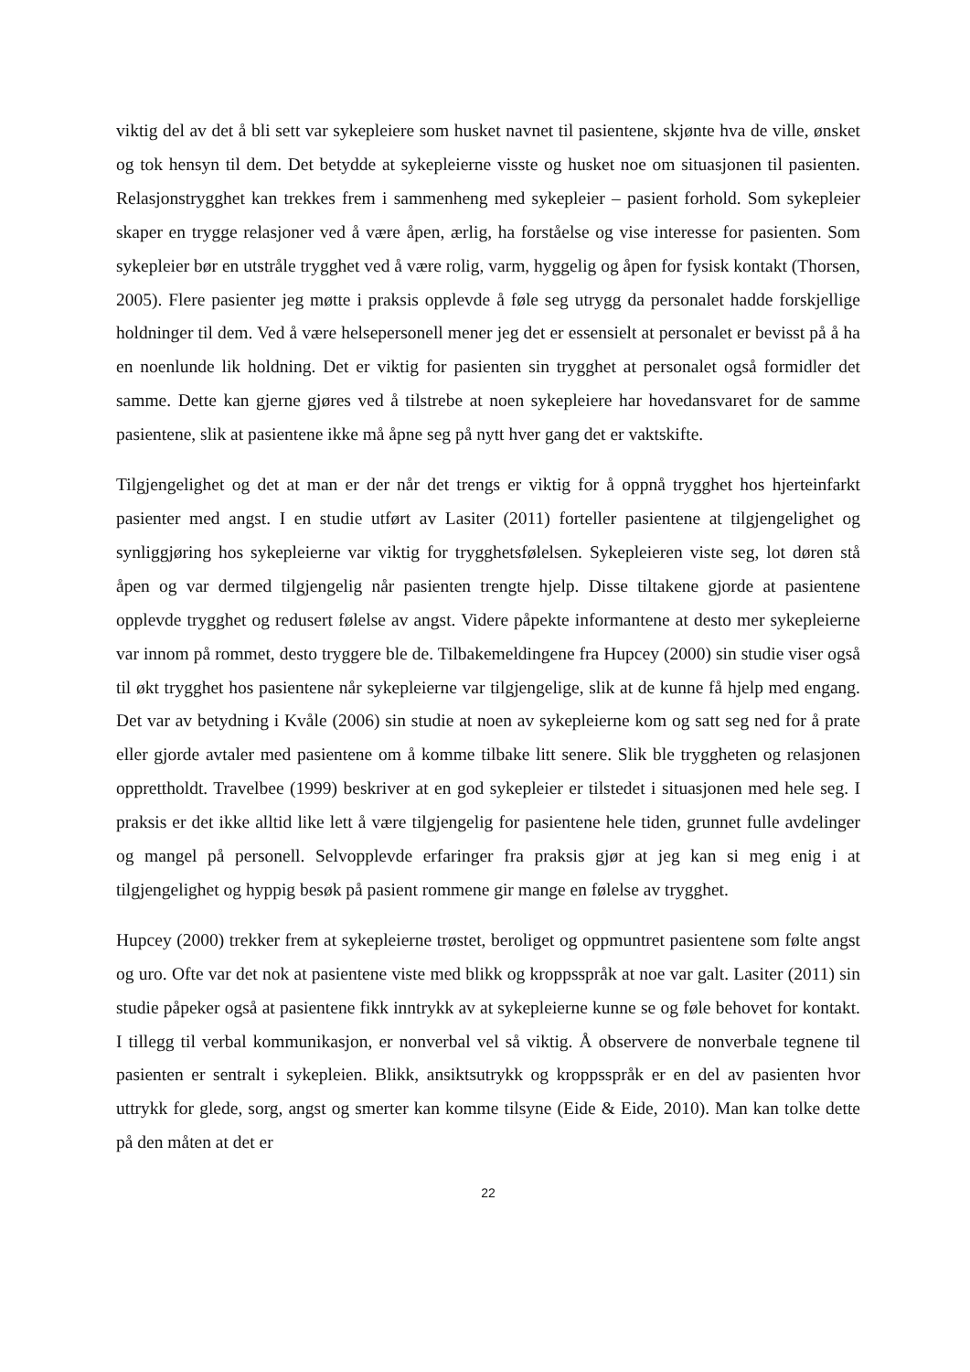viktig del av det å bli sett var sykepleiere som husket navnet til pasientene, skjønte hva de ville, ønsket og tok hensyn til dem. Det betydde at sykepleierne visste og husket noe om situasjonen til pasienten. Relasjonstrygghet kan trekkes frem i sammenheng med sykepleier – pasient forhold. Som sykepleier skaper en trygge relasjoner ved å være åpen, ærlig, ha forståelse og vise interesse for pasienten. Som sykepleier bør en utstråle trygghet ved å være rolig, varm, hyggelig og åpen for fysisk kontakt (Thorsen, 2005). Flere pasienter jeg møtte i praksis opplevde å føle seg utrygg da personalet hadde forskjellige holdninger til dem. Ved å være helsepersonell mener jeg det er essensielt at personalet er bevisst på å ha en noenlunde lik holdning. Det er viktig for pasienten sin trygghet at personalet også formidler det samme. Dette kan gjerne gjøres ved å tilstrebe at noen sykepleiere har hovedansvaret for de samme pasientene, slik at pasientene ikke må åpne seg på nytt hver gang det er vaktskifte.
Tilgjengelighet og det at man er der når det trengs er viktig for å oppnå trygghet hos hjerteinfarkt pasienter med angst. I en studie utført av Lasiter (2011) forteller pasientene at tilgjengelighet og synliggjøring hos sykepleierne var viktig for trygghetsfølelsen. Sykepleieren viste seg, lot døren stå åpen og var dermed tilgjengelig når pasienten trengte hjelp. Disse tiltakene gjorde at pasientene opplevde trygghet og redusert følelse av angst. Videre påpekte informantene at desto mer sykepleierne var innom på rommet, desto tryggere ble de. Tilbakemeldingene fra Hupcey (2000) sin studie viser også til økt trygghet hos pasientene når sykepleierne var tilgjengelige, slik at de kunne få hjelp med engang. Det var av betydning i Kvåle (2006) sin studie at noen av sykepleierne kom og satt seg ned for å prate eller gjorde avtaler med pasientene om å komme tilbake litt senere. Slik ble tryggheten og relasjonen opprettholdt. Travelbee (1999) beskriver at en god sykepleier er tilstedet i situasjonen med hele seg. I praksis er det ikke alltid like lett å være tilgjengelig for pasientene hele tiden, grunnet fulle avdelinger og mangel på personell. Selvopplevde erfaringer fra praksis gjør at jeg kan si meg enig i at tilgjengelighet og hyppig besøk på pasient rommene gir mange en følelse av trygghet.
Hupcey (2000) trekker frem at sykepleierne trøstet, beroliget og oppmuntret pasientene som følte angst og uro. Ofte var det nok at pasientene viste med blikk og kroppsspråk at noe var galt. Lasiter (2011) sin studie påpeker også at pasientene fikk inntrykk av at sykepleierne kunne se og føle behovet for kontakt. I tillegg til verbal kommunikasjon, er nonverbal vel så viktig. Å observere de nonverbale tegnene til pasienten er sentralt i sykepleien. Blikk, ansiktsutrykk og kroppsspråk er en del av pasienten hvor uttrykk for glede, sorg, angst og smerter kan komme tilsyne (Eide & Eide, 2010). Man kan tolke dette på den måten at det er
22